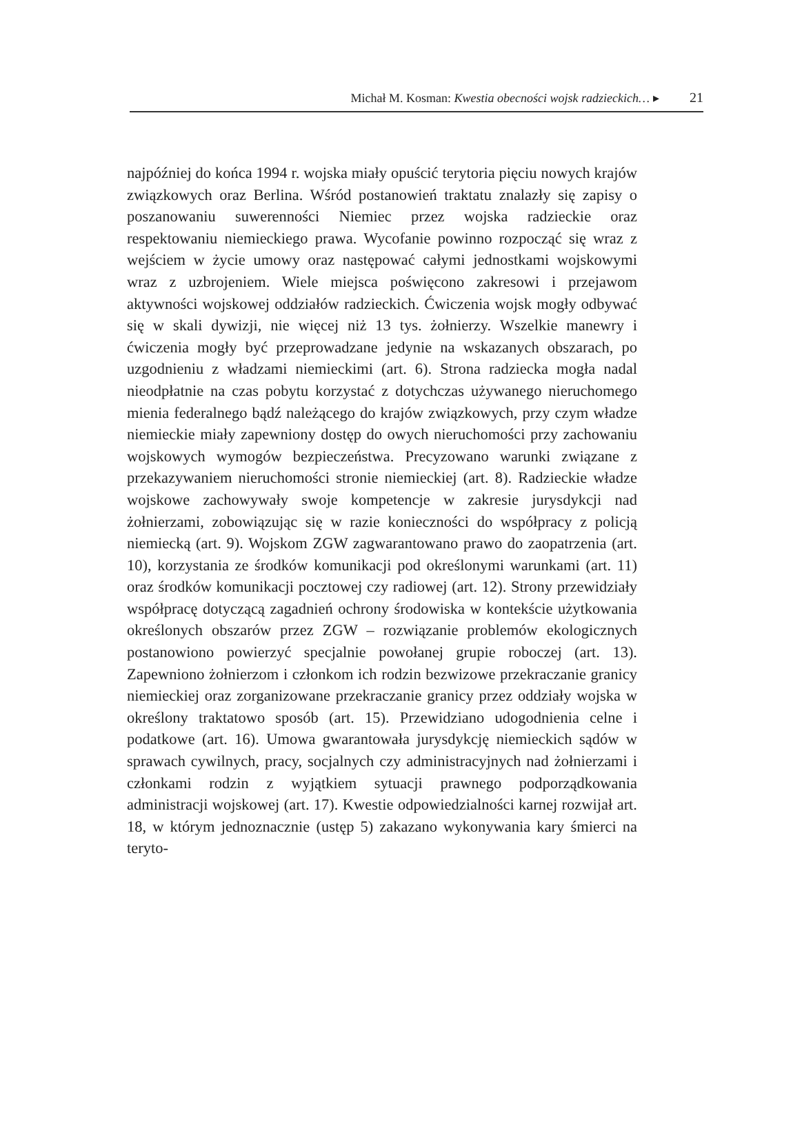Michał M. Kosman: Kwestia obecności wojsk radzieckich… ▸ 21
najpóźniej do końca 1994 r. wojska miały opuścić terytoria pięciu nowych krajów związkowych oraz Berlina. Wśród postanowień traktatu znalazły się zapisy o poszanowaniu suwerenności Niemiec przez wojska radzieckie oraz respektowaniu niemieckiego prawa. Wycofanie powinno rozpocząć się wraz z wejściem w życie umowy oraz następować całymi jednostkami wojskowymi wraz z uzbrojeniem. Wiele miejsca poświęcono zakresowi i przejawom aktywności wojskowej oddziałów radzieckich. Ćwiczenia wojsk mogły odbywać się w skali dywizji, nie więcej niż 13 tys. żołnierzy. Wszelkie manewry i ćwiczenia mogły być przeprowadzane jedynie na wskazanych obszarach, po uzgodnieniu z władzami niemieckimi (art. 6). Strona radziecka mogła nadal nieodpłatnie na czas pobytu korzystać z dotychczas używanego nieruchomego mienia federalnego bądź należącego do krajów związkowych, przy czym władze niemieckie miały zapewniony dostęp do owych nieruchomości przy zachowaniu wojskowych wymogów bezpieczeństwa. Precyzowano warunki związane z przekazywaniem nieruchomości stronie niemieckiej (art. 8). Radzieckie władze wojskowe zachowywały swoje kompetencje w zakresie jurysdykcji nad żołnierzami, zobowiązując się w razie konieczności do współpracy z policją niemiecką (art. 9). Wojskom ZGW zagwarantowano prawo do zaopatrzenia (art. 10), korzystania ze środków komunikacji pod określonymi warunkami (art. 11) oraz środków komunikacji pocztowej czy radiowej (art. 12). Strony przewidziały współpracę dotyczącą zagadnień ochrony środowiska w kontekście użytkowania określonych obszarów przez ZGW – rozwiązanie problemów ekologicznych postanowiono powierzyć specjalnie powołanej grupie roboczej (art. 13). Zapewniono żołnierzom i członkom ich rodzin bezwizowe przekraczanie granicy niemieckiej oraz zorganizowane przekraczanie granicy przez oddziały wojska w określony traktatowo sposób (art. 15). Przewidziano udogodnienia celne i podatkowe (art. 16). Umowa gwarantowała jurysdykcję niemieckich sądów w sprawach cywilnych, pracy, socjalnych czy administracyjnych nad żołnierzami i członkami rodzin z wyjątkiem sytuacji prawnego podporządkowania administracji wojskowej (art. 17). Kwestie odpowiedzialności karnej rozwijał art. 18, w którym jednoznacznie (ustęp 5) zakazano wykonywania kary śmierci na teryto-